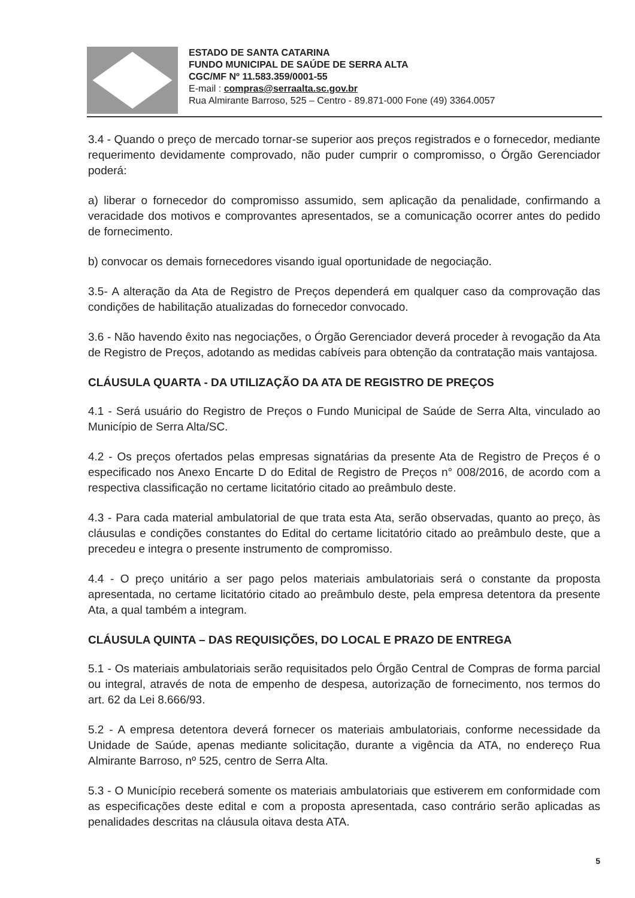ESTADO DE SANTA CATARINA
FUNDO MUNICIPAL DE SAÚDE DE SERRA ALTA
CGC/MF Nº 11.583.359/0001-55
E-mail : compras@serraalta.sc.gov.br
Rua Almirante Barroso, 525 – Centro - 89.871-000 Fone (49) 3364.0057
3.4 - Quando o preço de mercado tornar-se superior aos preços registrados e o fornecedor, mediante requerimento devidamente comprovado, não puder cumprir o compromisso, o Órgão Gerenciador poderá:
a) liberar o fornecedor do compromisso assumido, sem aplicação da penalidade, confirmando a veracidade dos motivos e comprovantes apresentados, se a comunicação ocorrer antes do pedido de fornecimento.
b) convocar os demais fornecedores visando igual oportunidade de negociação.
3.5- A alteração da Ata de Registro de Preços dependerá em qualquer caso da comprovação das condições de habilitação atualizadas do fornecedor convocado.
3.6 - Não havendo êxito nas negociações, o Órgão Gerenciador deverá proceder à revogação da Ata de Registro de Preços, adotando as medidas cabíveis para obtenção da contratação mais vantajosa.
CLÁUSULA QUARTA - DA UTILIZAÇÃO DA ATA DE REGISTRO DE PREÇOS
4.1 - Será usuário do Registro de Preços o Fundo Municipal de Saúde de Serra Alta, vinculado ao Município de Serra Alta/SC.
4.2 - Os preços ofertados pelas empresas signatárias da presente Ata de Registro de Preços é o especificado nos Anexo Encarte D do Edital de Registro de Preços n° 008/2016, de acordo com a respectiva classificação no certame licitatório citado ao preâmbulo deste.
4.3 - Para cada material ambulatorial de que trata esta Ata, serão observadas, quanto ao preço, às cláusulas e condições constantes do Edital do certame licitatório citado ao preâmbulo deste, que a precedeu e integra o presente instrumento de compromisso.
4.4 - O preço unitário a ser pago pelos materiais ambulatoriais será o constante da proposta apresentada, no certame licitatório citado ao preâmbulo deste, pela empresa detentora da presente Ata, a qual também a integram.
CLÁUSULA QUINTA – DAS REQUISIÇÕES, DO LOCAL E PRAZO DE ENTREGA
5.1 - Os materiais ambulatoriais serão requisitados pelo Órgão Central de Compras de forma parcial ou integral, através de nota de empenho de despesa, autorização de fornecimento, nos termos do art. 62 da Lei 8.666/93.
5.2 - A empresa detentora deverá fornecer os materiais ambulatoriais, conforme necessidade da Unidade de Saúde, apenas mediante solicitação, durante a vigência da ATA, no endereço Rua Almirante Barroso, nº 525, centro de Serra Alta.
5.3 - O Município receberá somente os materiais ambulatoriais que estiverem em conformidade com as especificações deste edital e com a proposta apresentada, caso contrário serão aplicadas as penalidades descritas na cláusula oitava desta ATA.
5